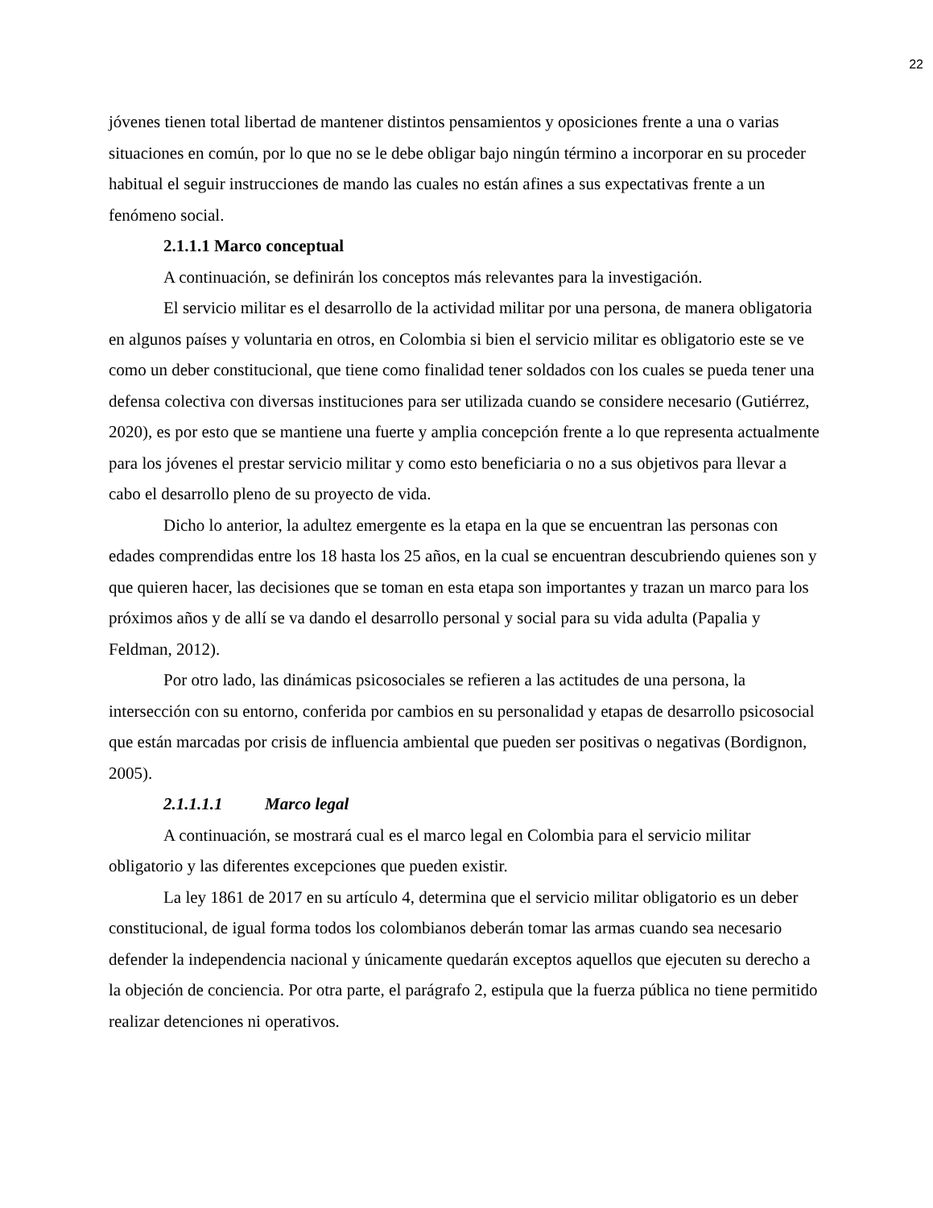22
jóvenes tienen total libertad de mantener distintos pensamientos y oposiciones frente a una o varias situaciones en común, por lo que no se le debe obligar bajo ningún término a incorporar en su proceder habitual el seguir instrucciones de mando las cuales no están afines a sus expectativas frente a un fenómeno social.
2.1.1.1 Marco conceptual
A continuación, se definirán los conceptos más relevantes para la investigación.
El servicio militar es el desarrollo de la actividad militar por una persona, de manera obligatoria en algunos países y voluntaria en otros, en Colombia si bien el servicio militar es obligatorio este se ve como un deber constitucional, que tiene como finalidad tener soldados con los cuales se pueda tener una defensa colectiva con diversas instituciones para ser utilizada cuando se considere necesario (Gutiérrez, 2020), es por esto que se mantiene una fuerte y amplia concepción frente a lo que representa actualmente para los jóvenes el prestar servicio militar y como esto beneficiaria o no a sus objetivos para llevar a cabo el desarrollo pleno de su proyecto de vida.
Dicho lo anterior, la adultez emergente es la etapa en la que se encuentran las personas con edades comprendidas entre los 18 hasta los 25 años, en la cual se encuentran descubriendo quienes son y que quieren hacer, las decisiones que se toman en esta etapa son importantes y trazan un marco para los próximos años y de allí se va dando el desarrollo personal y social para su vida adulta (Papalia y Feldman, 2012).
Por otro lado, las dinámicas psicosociales se refieren a las actitudes de una persona, la intersección con su entorno, conferida por cambios en su personalidad y etapas de desarrollo psicosocial que están marcadas por crisis de influencia ambiental que pueden ser positivas o negativas (Bordignon, 2005).
2.1.1.1.1 Marco legal
A continuación, se mostrará cual es el marco legal en Colombia para el servicio militar obligatorio y las diferentes excepciones que pueden existir.
La ley 1861 de 2017 en su artículo 4, determina que el servicio militar obligatorio es un deber constitucional, de igual forma todos los colombianos deberán tomar las armas cuando sea necesario defender la independencia nacional y únicamente quedarán exceptos aquellos que ejecuten su derecho a la objeción de conciencia. Por otra parte, el parágrafo 2, estipula que la fuerza pública no tiene permitido realizar detenciones ni operativos.